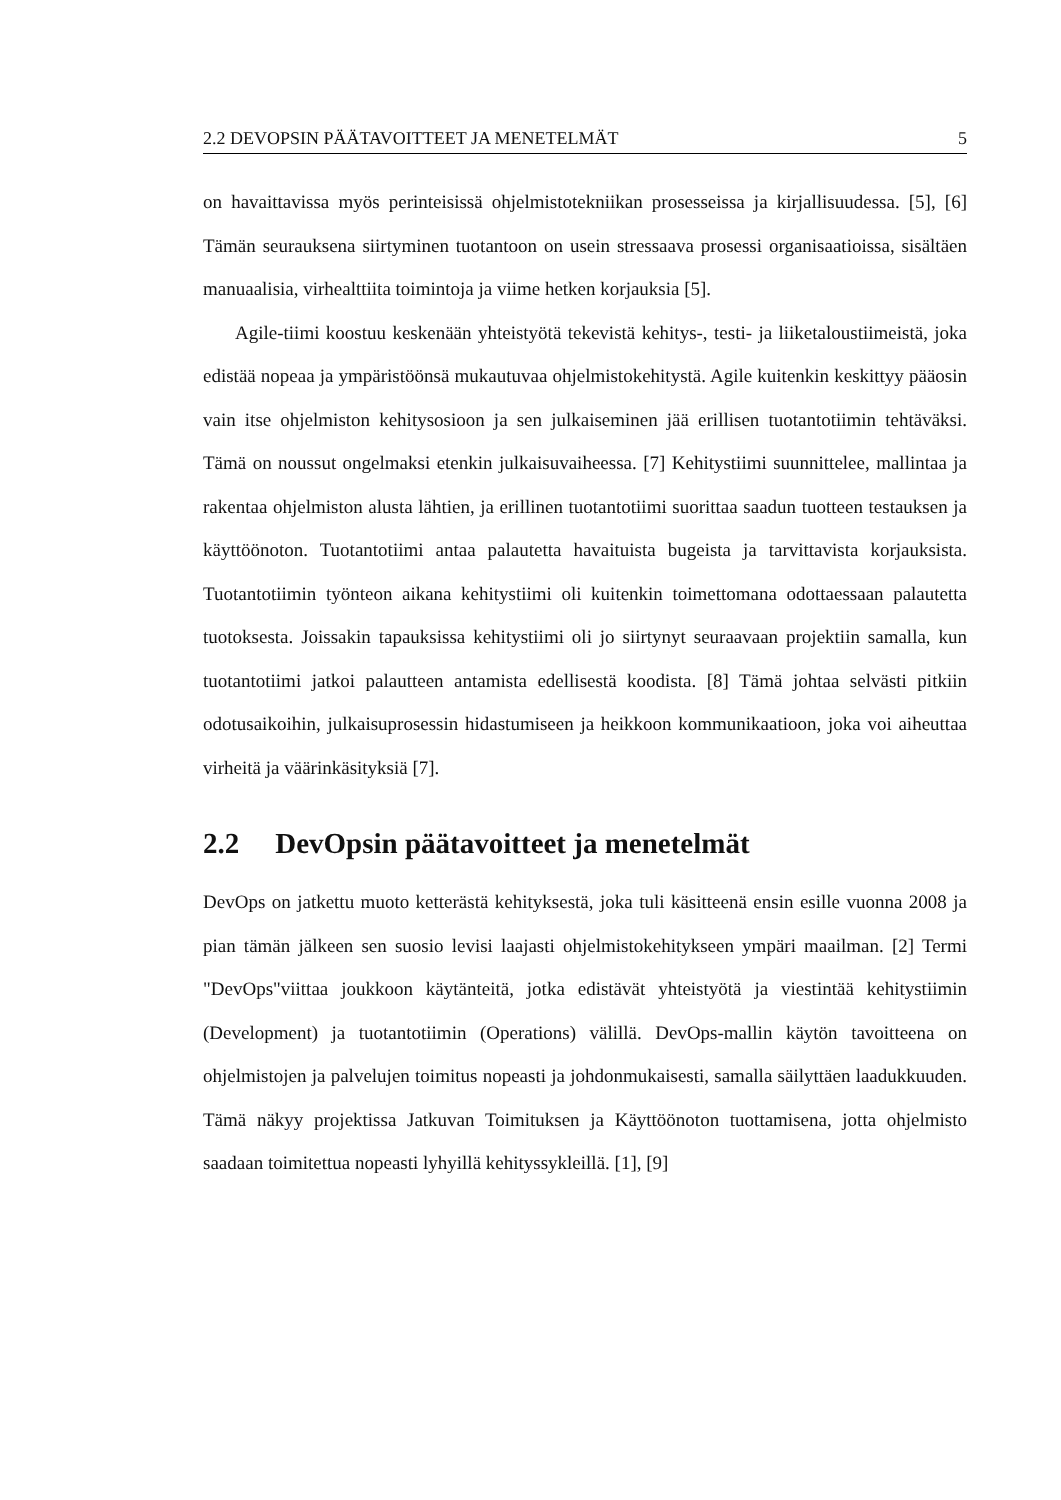2.2 DEVOPSIN PÄÄTAVOITTEET JA MENETELMÄT 5
on havaittavissa myös perinteisissä ohjelmistotekniikan prosesseissa ja kirjallisuudessa. [5], [6] Tämän seurauksena siirtyminen tuotantoon on usein stressaava prosessi organisaatioissa, sisältäen manuaalisia, virhealttiita toimintoja ja viime hetken korjauksia [5].
Agile-tiimi koostuu keskenään yhteistyötä tekevistä kehitys-, testi- ja liiketaloustiimeistä, joka edistää nopeaa ja ympäristöönsä mukautuvaa ohjelmistokehitystä. Agile kuitenkin keskittyy pääosin vain itse ohjelmiston kehitysosioon ja sen julkaiseminen jää erillisen tuotantotiimin tehtäväksi. Tämä on noussut ongelmaksi etenkin julkaisuvaiheessa. [7] Kehitystiimi suunnittelee, mallintaa ja rakentaa ohjelmiston alusta lähtien, ja erillinen tuotantotiimi suorittaa saadun tuotteen testauksen ja käyttöönoton. Tuotantotiimi antaa palautetta havaituista bugeista ja tarvittavista korjauksista. Tuotantotiimin työnteon aikana kehitystiimi oli kuitenkin toimettomana odottaessaan palautetta tuotoksesta. Joissakin tapauksissa kehitystiimi oli jo siirtynyt seuraavaan projektiin samalla, kun tuotantotiimi jatkoi palautteen antamista edellisestä koodista. [8] Tämä johtaa selvästi pitkiin odotusaikoihin, julkaisuprosessin hidastumiseen ja heikkoon kommunikaatioon, joka voi aiheuttaa virheitä ja väärinkäsityksiä [7].
2.2 DevOpsin päätavoitteet ja menetelmät
DevOps on jatkettu muoto ketterästä kehityksestä, joka tuli käsitteenä ensin esille vuonna 2008 ja pian tämän jälkeen sen suosio levisi laajasti ohjelmistokehitykseen ympäri maailman. [2] Termi "DevOps"viittaa joukkoon käytänteitä, jotka edistävät yhteistyötä ja viestintää kehitystiimin (Development) ja tuotantotiimin (Operations) välillä. DevOps-mallin käytön tavoitteena on ohjelmistojen ja palvelujen toimitus nopeasti ja johdonmukaisesti, samalla säilyttäen laadukkuuden. Tämä näkyy projektissa Jatkuvan Toimituksen ja Käyttöönoton tuottamisena, jotta ohjelmisto saadaan toimitettua nopeasti lyhyillä kehityssykleillä. [1], [9]